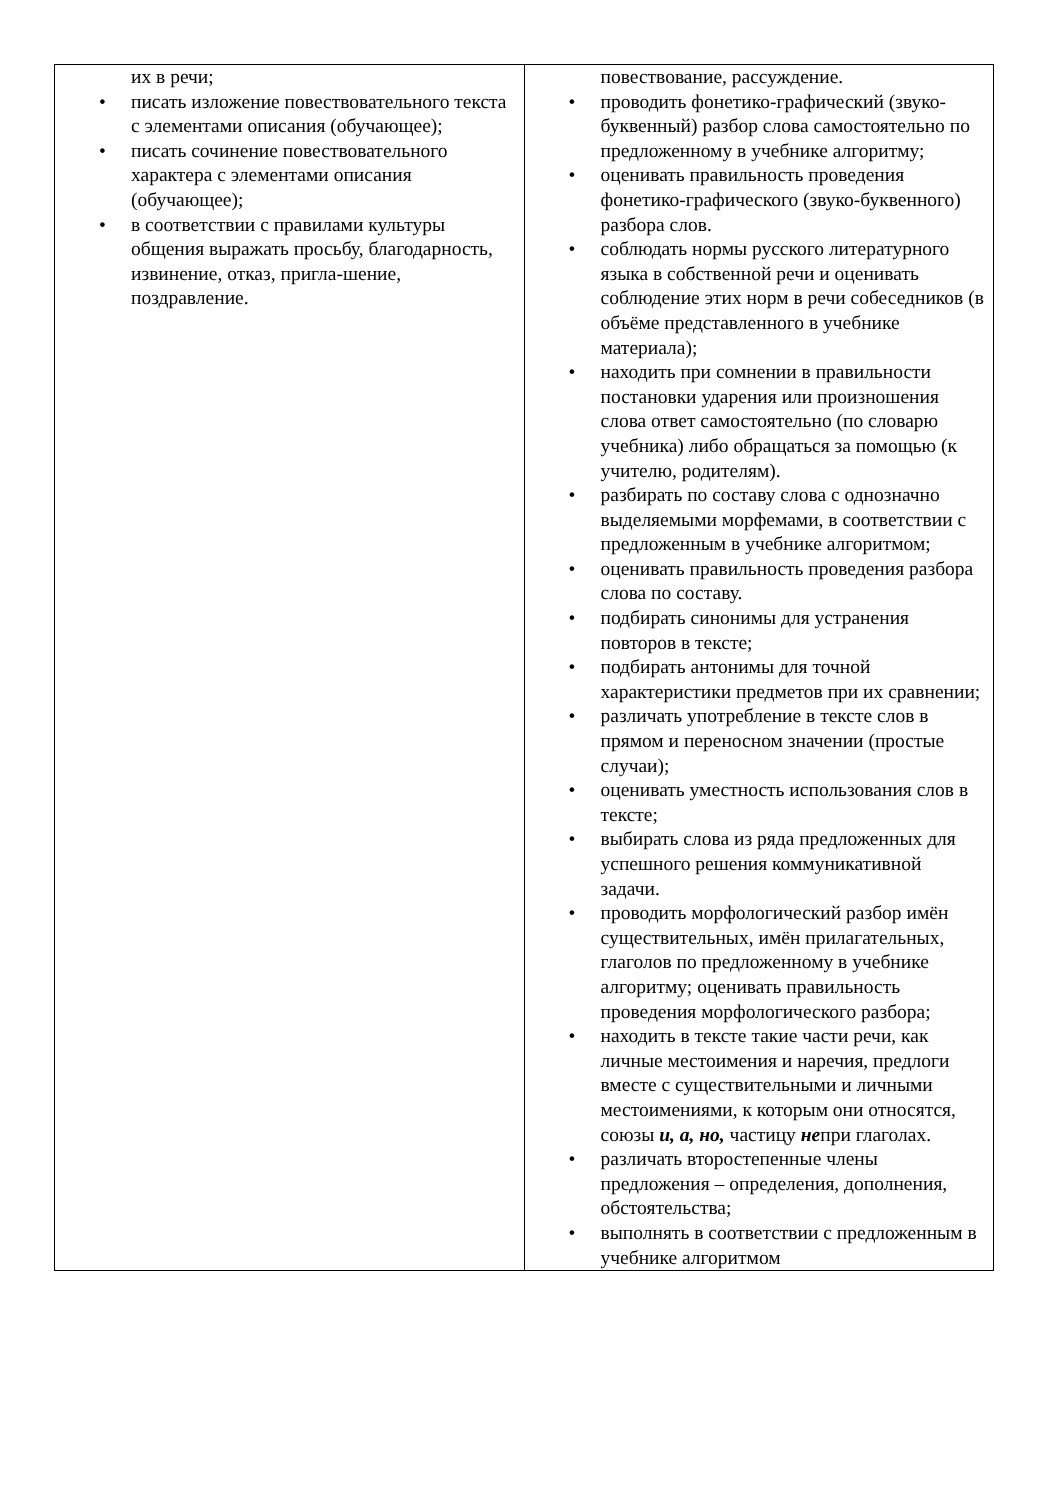| их в речи; писать изложение повествовательного текста с элементами описания (обучающее); писать сочинение повествовательного характера с элементами описания (обучающее); в соответствии с правилами культуры общения выражать просьбу, благодарность, извинение, отказ, пригла-шение, поздравление. | повествование, рассуждение. проводить фонетико-графический (звуко-буквенный) разбор слова самостоятельно по предложенному в учебнике алгоритму; оценивать правильность проведения фонетико-графического (звуко-буквенного) разбора слов. соблюдать нормы русского литературного языка в собственной речи и оценивать соблюдение этих норм в речи собеседников (в объёме представленного в учебнике материала); находить при сомнении в правильности постановки ударения или произношения слова ответ самостоятельно (по словарю учебника) либо обращаться за помощью (к учителю, родителям). разбирать по составу слова с однозначно выделяемыми морфемами, в соответствии с предложенным в учебнике алгоритмом; оценивать правильность проведения разбора слова по составу. подбирать синонимы для устранения повторов в тексте; подбирать антонимы для точной характеристики предметов при их сравнении; различать употребление в тексте слов в прямом и переносном значении (простые случаи); оценивать уместность использования слов в тексте; выбирать слова из ряда предложенных для успешного решения коммуникативной задачи. проводить морфологический разбор имён существительных, имён прилагательных, глаголов по предложенному в учебнике алгоритму; оценивать правильность проведения морфологического разбора; находить в тексте такие части речи, как личные местоимения и наречия, предлоги вместе с существительными и личными местоимениями, к которым они относятся, союзы и, а, но, частицу не при глаголах. различать второстепенные члены предложения – определения, дополнения, обстоятельства; выполнять в соответствии с предложенным в учебнике алгоритмом |